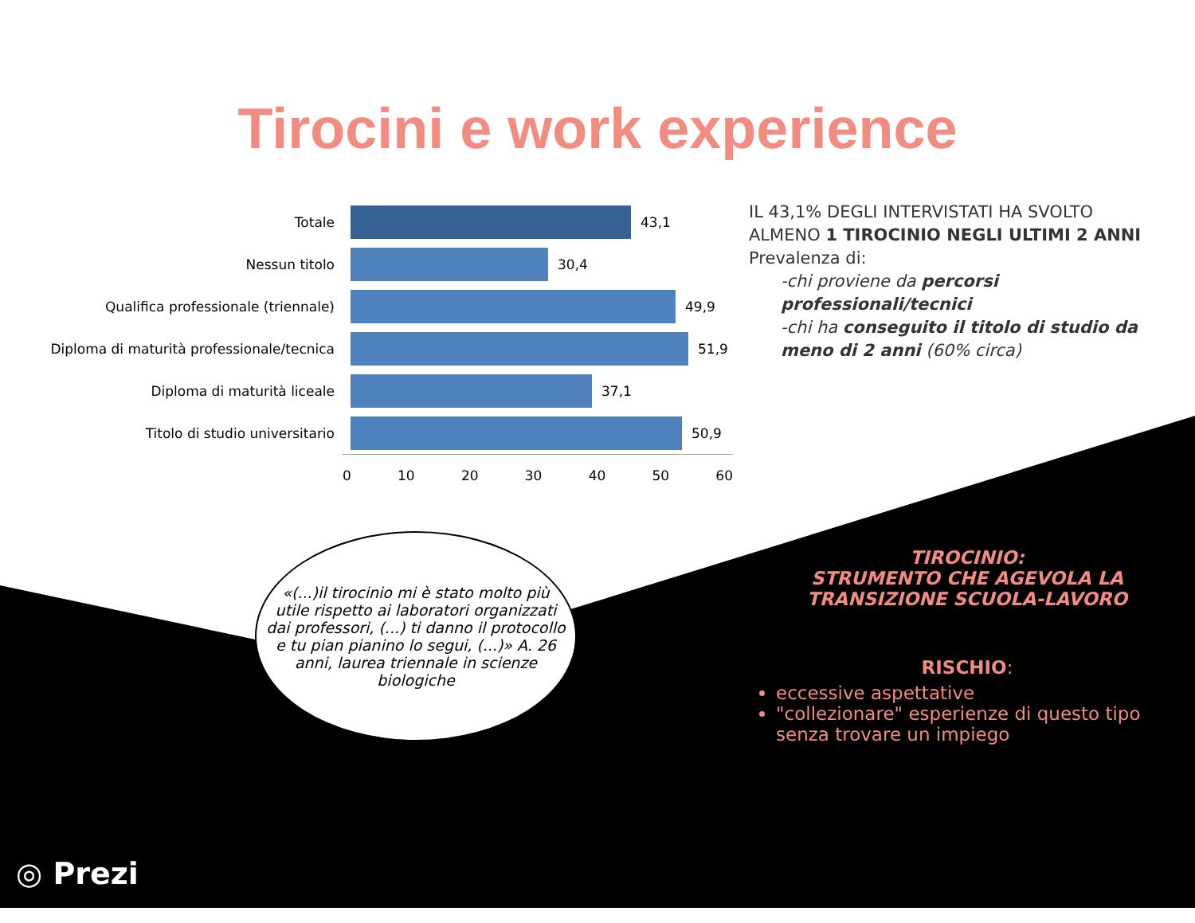Tirocini e work experience
Totale 43,1
Nessun titolo 30,4
Qualifica professionale (triennale) 49,9
Diploma di maturità professionale/tecnica 51,9
Diploma di maturità liceale 37,1
Titolo di studio universitario 50,9
0 10 20 30 40 50 60
IL 43,1% DEGLI INTERVISTATI HA SVOLTO ALMENO 1 TIROCINIO NEGLI ULTIMI 2 ANNI
Prevalenza di:
-chi proviene da percorsi professionali/tecnici
-chi ha conseguito il titolo di studio da meno di 2 anni (60% circa)
«(...)il tirocinio mi è stato molto più utile rispetto ai laboratori organizzati dai professori, (...) ti danno il protocollo e tu pian pianino lo segui, (...)» A. 26 anni, laurea triennale in scienze biologiche
TIROCINIO:
STRUMENTO CHE AGEVOLA LA TRANSIZIONE SCUOLA-LAVORO
RISCHIO:
eccessive aspettative
"collezionare" esperienze di questo tipo senza trovare un impiego
◎ Prezi